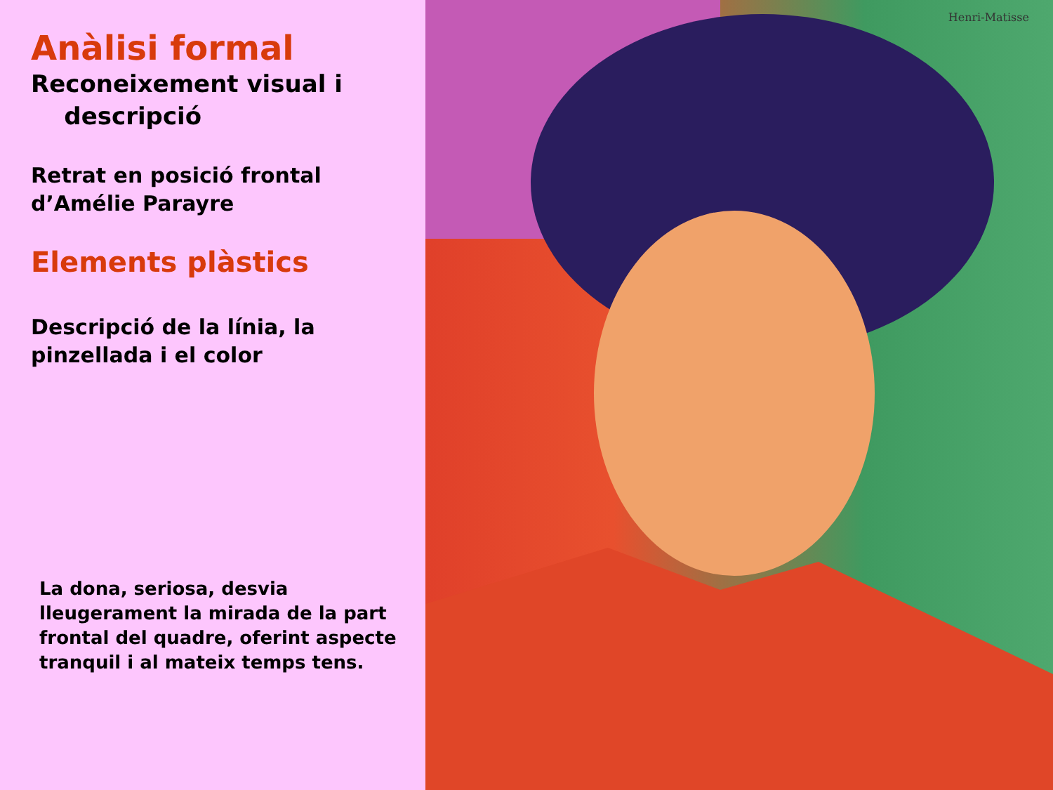Anàlisi formal
Reconeixement visual i
descripció
Retrat en posició frontal d’Amélie Parayre
Elements plàstics
Descripció de la línia, la pinzellada i el color
La dona, seriosa, desvia lleugerament la mirada de la part frontal del quadre, oferint aspecte tranquil i al mateix temps tens.
Henri-Matisse